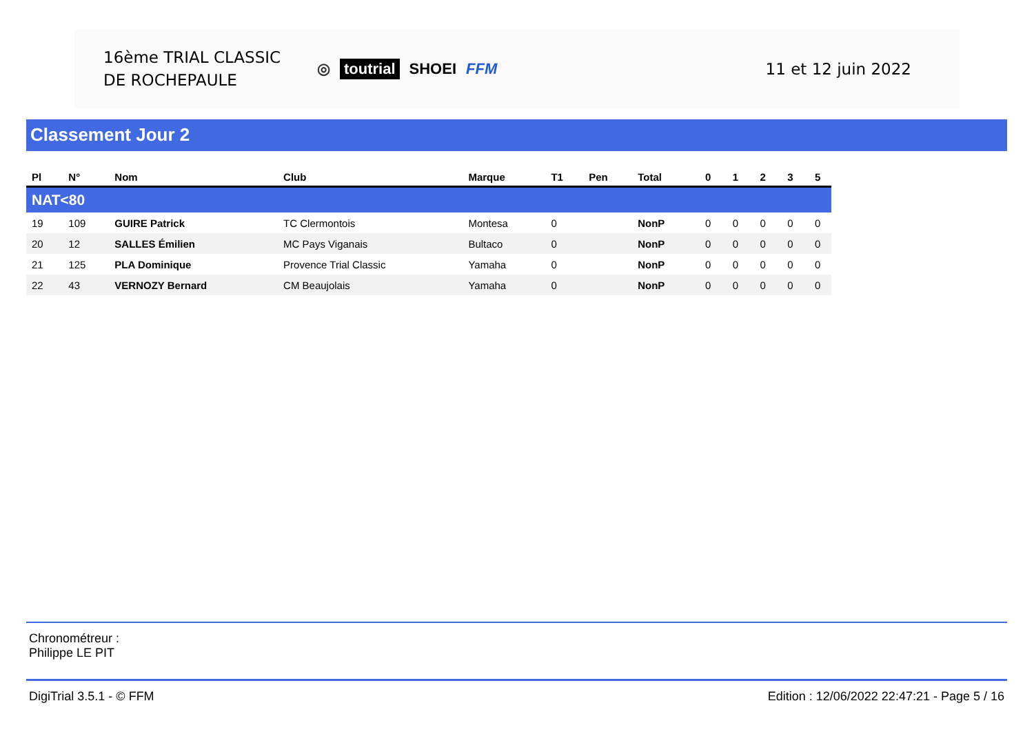16ème TRIAL CLASSIC
DE ROCHEPAULE
◎ toutrial SHOEI FFM 11 et 12 juin 2022
Classement Jour 2
| Pl | N° | Nom | Club | Marque | T1 | Pen | Total | 0 | 1 | 2 | 3 | 5 |
| --- | --- | --- | --- | --- | --- | --- | --- | --- | --- | --- | --- | --- |
| NAT<80 | | | | | | | | | | | | |
| 19 | 109 | GUIRE Patrick | TC Clermontois | Montesa | 0 | | NonP | 0 | 0 | 0 | 0 | 0 |
| 20 | 12 | SALLES Émilien | MC Pays Viganais | Bultaco | 0 | | NonP | 0 | 0 | 0 | 0 | 0 |
| 21 | 125 | PLA Dominique | Provence Trial Classic | Yamaha | 0 | | NonP | 0 | 0 | 0 | 0 | 0 |
| 22 | 43 | VERNOZY Bernard | CM Beaujolais | Yamaha | 0 | | NonP | 0 | 0 | 0 | 0 | 0 |
Chronométreur :
Philippe LE PIT
DigiTrial 3.5.1 - © FFM Edition : 12/06/2022 22:47:21 - Page 5 / 16